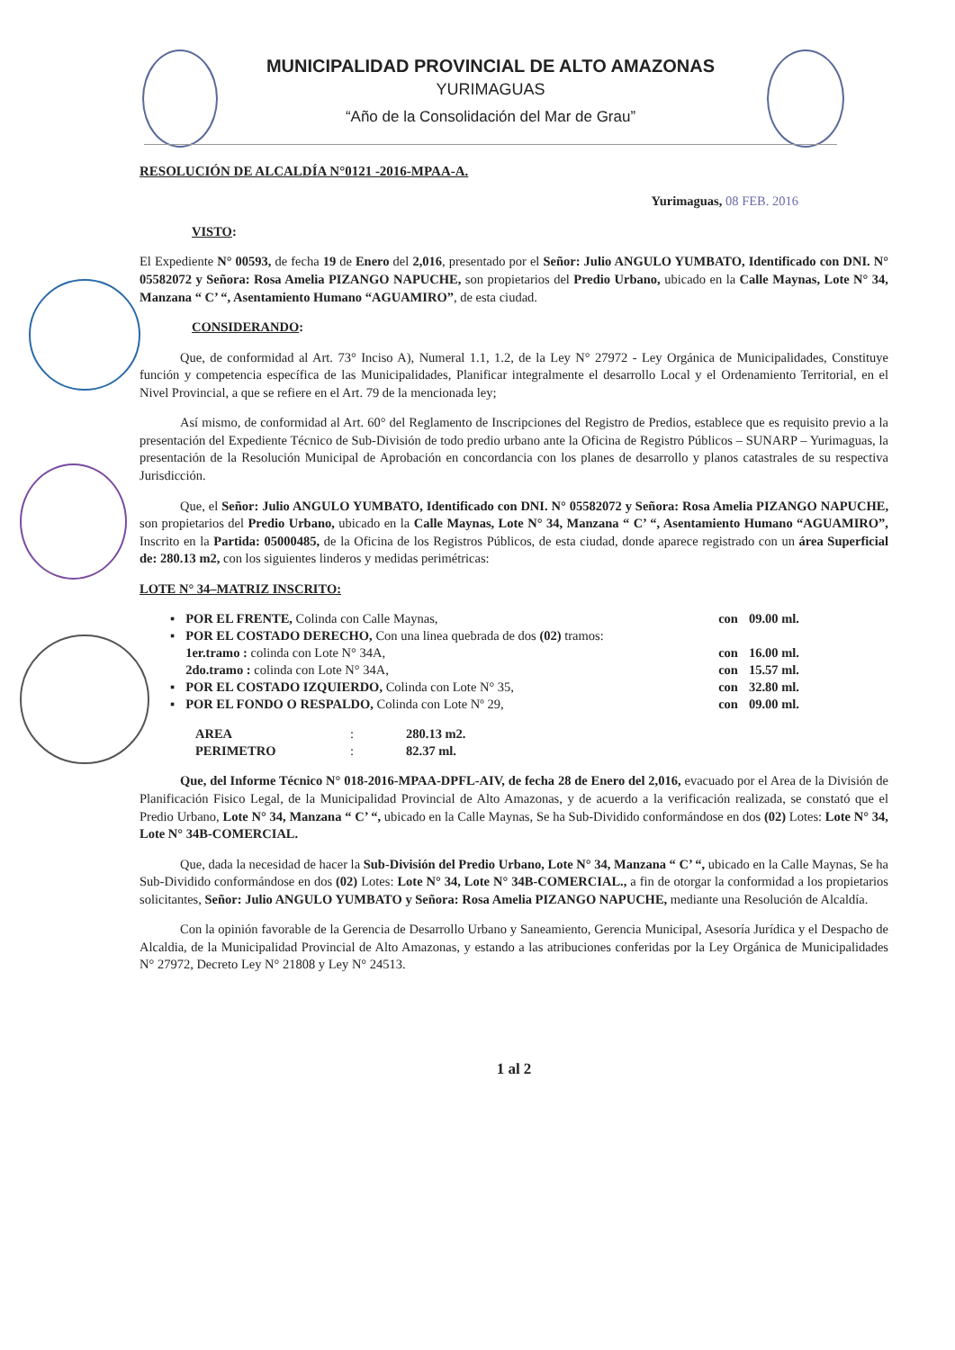MUNICIPALIDAD PROVINCIAL DE ALTO AMAZONAS
YURIMAGUAS
“Año de la Consolidación del Mar de Grau”
RESOLUCIÓN DE ALCALDÍA N°0121 -2016-MPAA-A.
Yurimaguas, 08 FEB. 2016
VISTO:
El Expediente N° 00593, de fecha 19 de Enero del 2,016, presentado por el Señor: Julio ANGULO YUMBATO, Identificado con DNI. N° 05582072 y Señora: Rosa Amelia PIZANGO NAPUCHE, son propietarios del Predio Urbano, ubicado en la Calle Maynas, Lote N° 34, Manzana “ C’ “, Asentamiento Humano “AGUAMIRO”, de esta ciudad.
CONSIDERANDO:
Que, de conformidad al Art. 73° Inciso A), Numeral 1.1, 1.2, de la Ley N° 27972 - Ley Orgánica de Municipalidades, Constituye función y competencia específica de las Municipalidades, Planificar integralmente el desarrollo Local y el Ordenamiento Territorial, en el Nivel Provincial, a que se refiere en el Art. 79 de la mencionada ley;
Así mismo, de conformidad al Art. 60° del Reglamento de Inscripciones del Registro de Predios, establece que es requisito previo a la presentación del Expediente Técnico de Sub-División de todo predio urbano ante la Oficina de Registro Públicos – SUNARP – Yurimaguas, la presentación de la Resolución Municipal de Aprobación en concordancia con los planes de desarrollo y planos catastrales de su respectiva Jurisdicción.
Que, el Señor: Julio ANGULO YUMBATO, Identificado con DNI. N° 05582072 y Señora: Rosa Amelia PIZANGO NAPUCHE, son propietarios del Predio Urbano, ubicado en la Calle Maynas, Lote N° 34, Manzana “ C’ “, Asentamiento Humano “AGUAMIRO”, Inscrito en la Partida: 05000485, de la Oficina de los Registros Públicos, de esta ciudad, donde aparece registrado con un área Superficial de: 280.13 m2, con los siguientes linderos y medidas perimétricas:
LOTE N° 34–MATRIZ INSCRITO:
| ▪ | POR EL FRENTE, Colinda con Calle Maynas, | con | 09.00 ml. |
| ▪ | POR EL COSTADO DERECHO, Con una linea quebrada de dos (02) tramos: | | |
| | 1er.tramo : colinda con Lote N° 34A, | con | 16.00 ml. |
| | 2do.tramo : colinda con Lote N° 34A, | con | 15.57 ml. |
| ▪ | POR EL COSTADO IZQUIERDO, Colinda con Lote N° 35, | con | 32.80 ml. |
| ▪ | POR EL FONDO O RESPALDO, Colinda con Lote Nº 29, | con | 09.00 ml. |
| AREA | : | 280.13 m2. |
| PERIMETRO | : | 82.37 ml. |
Que, del Informe Técnico N° 018-2016-MPAA-DPFL-AIV, de fecha 28 de Enero del 2,016, evacuado por el Area de la División de Planificación Fisico Legal, de la Municipalidad Provincial de Alto Amazonas, y de acuerdo a la verificación realizada, se constató que el Predio Urbano, Lote N° 34, Manzana “ C’ “, ubicado en la Calle Maynas, Se ha Sub-Dividido conformándose en dos (02) Lotes: Lote N° 34, Lote N° 34B-COMERCIAL.
Que, dada la necesidad de hacer la Sub-División del Predio Urbano, Lote N° 34, Manzana “ C’ “, ubicado en la Calle Maynas, Se ha Sub-Dividido conformándose en dos (02) Lotes: Lote N° 34, Lote N° 34B-COMERCIAL., a fin de otorgar la conformidad a los propietarios solicitantes, Señor: Julio ANGULO YUMBATO y Señora: Rosa Amelia PIZANGO NAPUCHE, mediante una Resolución de Alcaldía.
Con la opinión favorable de la Gerencia de Desarrollo Urbano y Saneamiento, Gerencia Municipal, Asesoría Jurídica y el Despacho de Alcaldia, de la Municipalidad Provincial de Alto Amazonas, y estando a las atribuciones conferidas por la Ley Orgánica de Municipalidades N° 27972, Decreto Ley N° 21808 y Ley N° 24513.
1 al 2